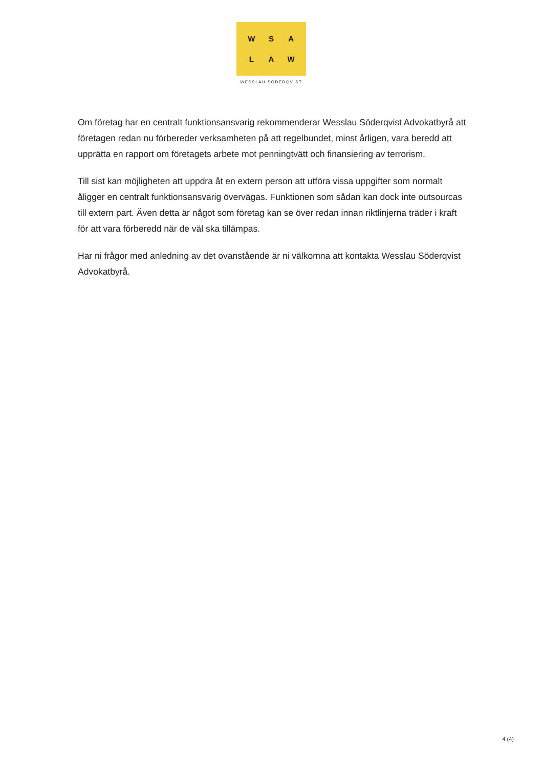WSALAW
WESSLAU SÖDERQVIST
Om företag har en centralt funktionsansvarig rekommenderar Wesslau Söderqvist Advokatbyrå att företagen redan nu förbereder verksamheten på att regelbundet, minst årligen, vara beredd att upprätta en rapport om företagets arbete mot penningtvätt och finansiering av terrorism.
Till sist kan möjligheten att uppdra åt en extern person att utföra vissa uppgifter som normalt åligger en centralt funktionsansvarig övervägas. Funktionen som sådan kan dock inte outsourcas till extern part. Även detta är något som företag kan se över redan innan riktlinjerna träder i kraft för att vara förberedd när de väl ska tillämpas.
Har ni frågor med anledning av det ovanstående är ni välkomna att kontakta Wesslau Söderqvist Advokatbyrå.
4 (4)